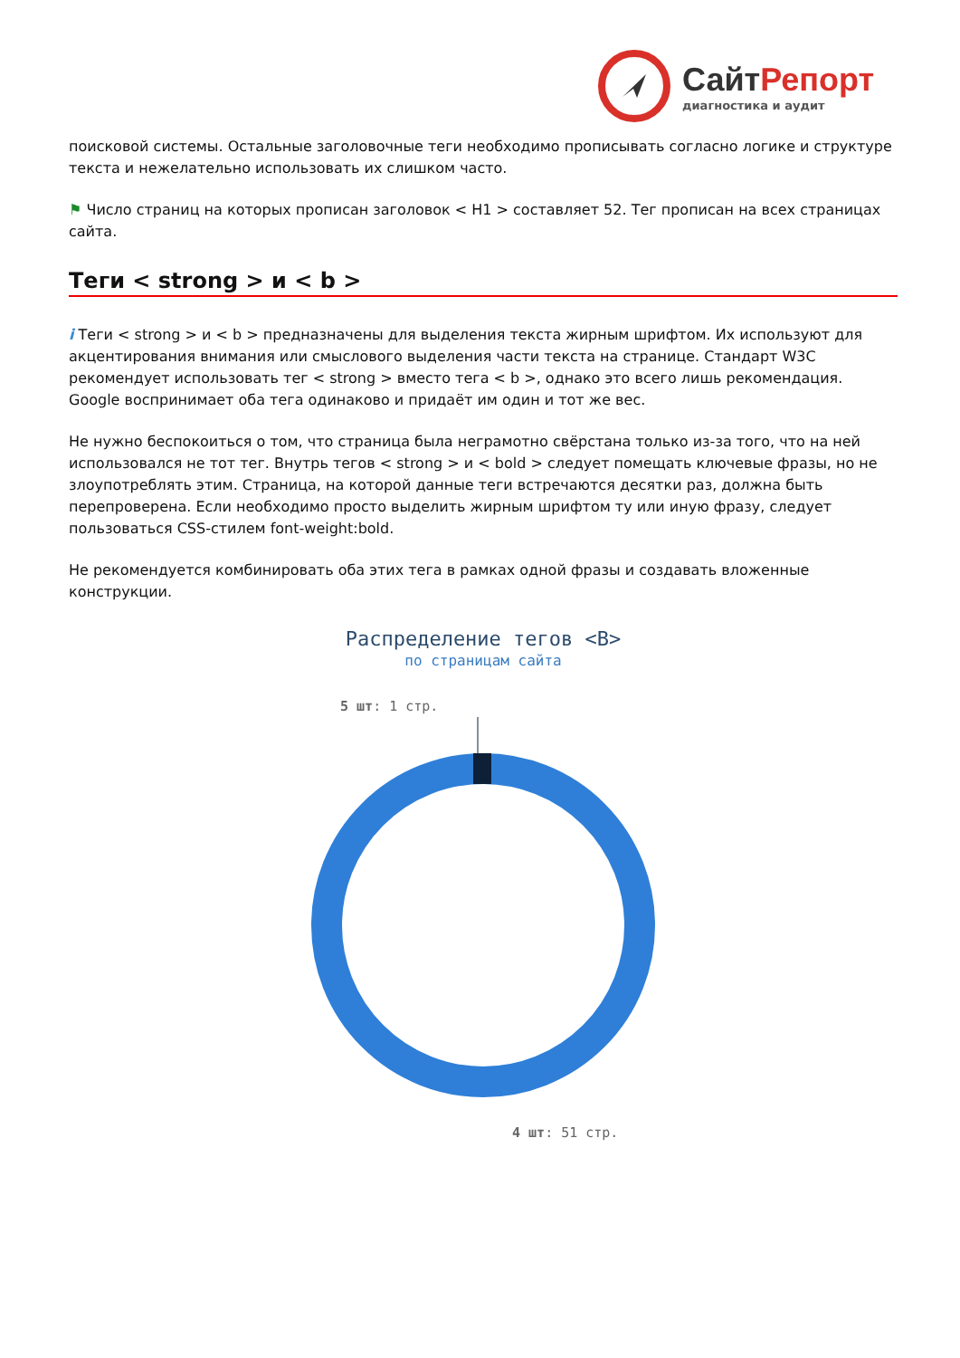СайтРепорт
диагностика и аудит
поисковой системы. Остальные заголовочные теги необходимо прописывать согласно логике и структуре текста и нежелательно использовать их слишком часто.
⚑ Число страниц на которых прописан заголовок < H1 > составляет 52. Тег прописан на всех страницах сайта.
Теги < strong > и < b >
i Теги < strong > и < b > предназначены для выделения текста жирным шрифтом. Их используют для акцентирования внимания или смыслового выделения части текста на странице. Стандарт W3C рекомендует использовать тег < strong > вместо тега < b >, однако это всего лишь рекомендация. Google воспринимает оба тега одинаково и придаёт им один и тот же вес.
Не нужно беспокоиться о том, что страница была неграмотно свёрстана только из-за того, что на ней использовался не тот тег. Внутрь тегов < strong > и < bold > следует помещать ключевые фразы, но не злоупотреблять этим. Страница, на которой данные теги встречаются десятки раз, должна быть перепроверена. Если необходимо просто выделить жирным шрифтом ту или иную фразу, следует пользоваться CSS-стилем font-weight:bold.
Не рекомендуется комбинировать оба этих тега в рамках одной фразы и создавать вложенные конструкции.
Распределение тегов <B>
по страницам сайта
5 шт: 1 стр.
4 шт: 51 стр.